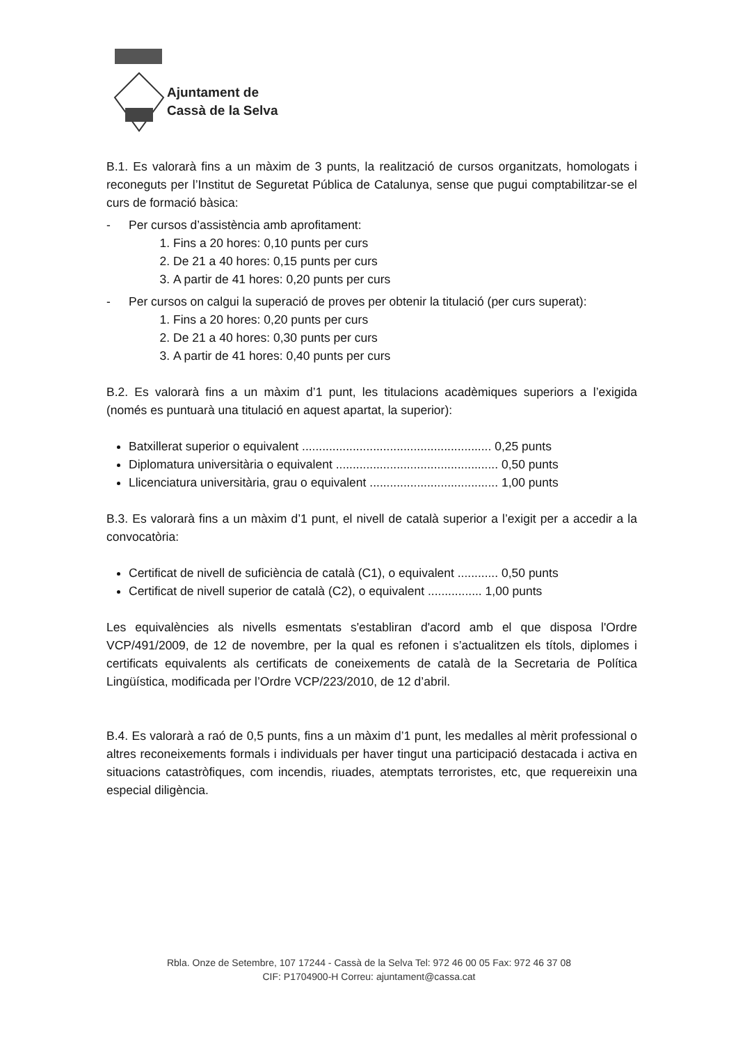Ajuntament de
Cassà de la Selva
B.1. Es valorarà fins a un màxim de 3 punts, la realització de cursos organitzats, homologats i reconeguts per l’Institut de Seguretat Pública de Catalunya, sense que pugui comptabilitzar-se el curs de formació bàsica:
- Per cursos d’assistència amb aprofitament:
1. Fins a 20 hores: 0,10 punts per curs
2. De 21 a 40 hores: 0,15 punts per curs
3. A partir de 41 hores: 0,20 punts per curs
- Per cursos on calgui la superació de proves per obtenir la titulació (per curs superat):
1. Fins a 20 hores: 0,20 punts per curs
2. De 21 a 40 hores: 0,30 punts per curs
3. A partir de 41 hores: 0,40 punts per curs
B.2. Es valorarà fins a un màxim d’1 punt, les titulacions acadèmiques superiors a l’exigida (només es puntuarà una titulació en aquest apartat, la superior):
Batxillerat superior o equivalent ........................................................ 0,25 punts
Diplomatura universitària o equivalent ................................................ 0,50 punts
Llicenciatura universitària, grau o equivalent ...................................... 1,00 punts
B.3. Es valorarà fins a un màxim d’1 punt, el nivell de català superior a l’exigit per a accedir a la convocatòria:
Certificat de nivell de suficiència de català (C1), o equivalent ............ 0,50 punts
Certificat de nivell superior de català (C2), o equivalent ................ 1,00 punts
Les equivalències als nivells esmentats s'establiran d'acord amb el que disposa l'Ordre VCP/491/2009, de 12 de novembre, per la qual es refonen i s’actualitzen els títols, diplomes i certificats equivalents als certificats de coneixements de català de la Secretaria de Política Lingüística, modificada per l’Ordre VCP/223/2010, de 12 d’abril.
B.4. Es valorarà a raó de 0,5 punts, fins a un màxim d’1 punt, les medalles al mèrit professional o altres reconeixements formals i individuals per haver tingut una participació destacada i activa en situacions catastròfiques, com incendis, riuades, atemptats terroristes, etc, que requereixin una especial diligència.
Rbla. Onze de Setembre, 107 17244 - Cassà de la Selva Tel: 972 46 00 05 Fax: 972 46 37 08
CIF: P1704900-H Correu: ajuntament@cassa.cat